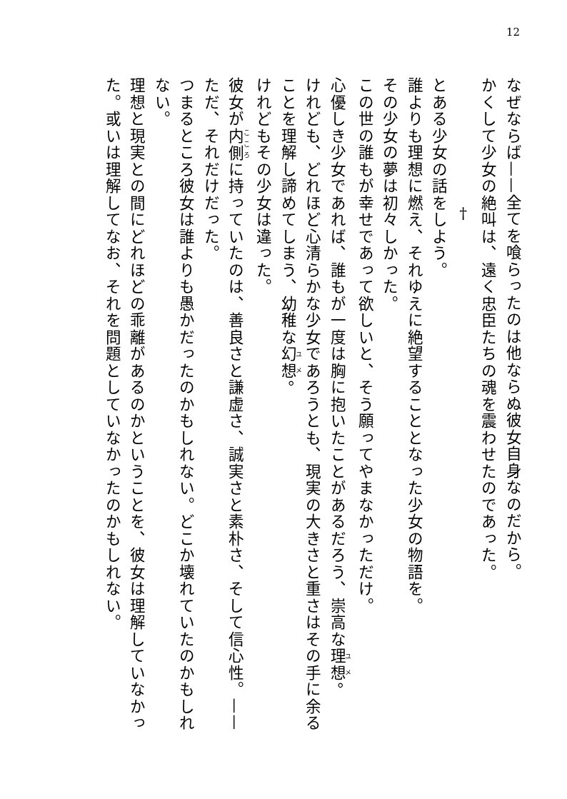12
なぜならば——全てを喰らったのは他ならぬ彼女自身なのだから。
かくして少女の絶叫は、遠く忠臣たちの魂を震わせたのであった。
†
とある少女の話をしよう。
誰よりも理想に燃え、それゆえに絶望することとなった少女の物語を。
その少女の夢は初々しかった。
この世の誰もが幸せであって欲しいと、そう願ってやまなかっただけ。
心優しき少女であれば、誰もが一度は胸に抱いたことがあるだろう、崇高な理想。
けれども、どれほど心清らかな少女であろうとも、現実の大きさと重さはその手に余ることを理解し諦めてしまう、幼稚な幻想。
けれどもその少女は違った。
彼女が内側に持っていたのは、善良さと謙虚さ、誠実さと素朴さ、そして信心性。——ただ、それだけだった。
つまるところ彼女は誰よりも愚かだったのかもしれない。どこか壊れていたのかもしれない。
理想と現実との間にどれほどの乖離があるのかということを、彼女は理解していなかった。或いは理解してなお、それを問題としていなかったのかもしれない。